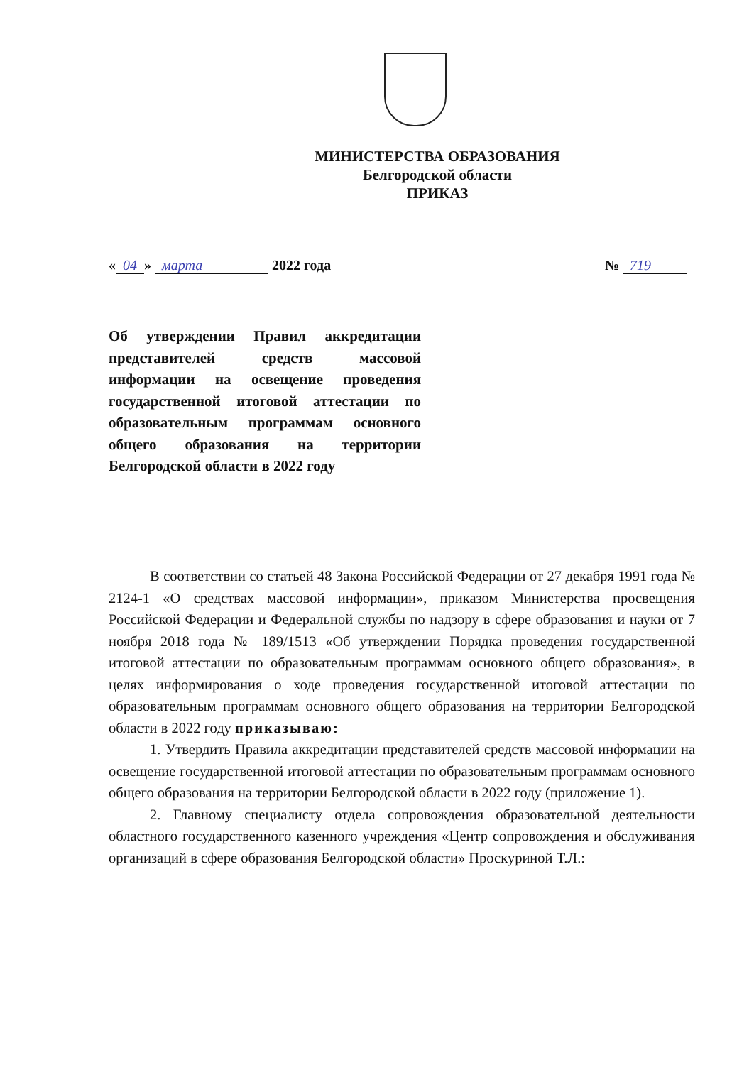МИНИСТЕРСТВА ОБРАЗОВАНИЯ
Белгородской области
ПРИКАЗ
« 04 » марта 2022 года № 719
Об утверждении Правил аккредитации представителей средств массовой информации на освещение проведения государственной итоговой аттестации по образовательным программам основного общего образования на территории Белгородской области в 2022 году
В соответствии со статьей 48 Закона Российской Федерации от 27 декабря 1991 года № 2124-1 «О средствах массовой информации», приказом Министерства просвещения Российской Федерации и Федеральной службы по надзору в сфере образования и науки от 7 ноября 2018 года № 189/1513 «Об утверждении Порядка проведения государственной итоговой аттестации по образовательным программам основного общего образования», в целях информирования о ходе проведения государственной итоговой аттестации по образовательным программам основного общего образования на территории Белгородской области в 2022 году приказываю:
1. Утвердить Правила аккредитации представителей средств массовой информации на освещение государственной итоговой аттестации по образовательным программам основного общего образования на территории Белгородской области в 2022 году (приложение 1).
2. Главному специалисту отдела сопровождения образовательной деятельности областного государственного казенного учреждения «Центр сопровождения и обслуживания организаций в сфере образования Белгородской области» Проскуриной Т.Л.: